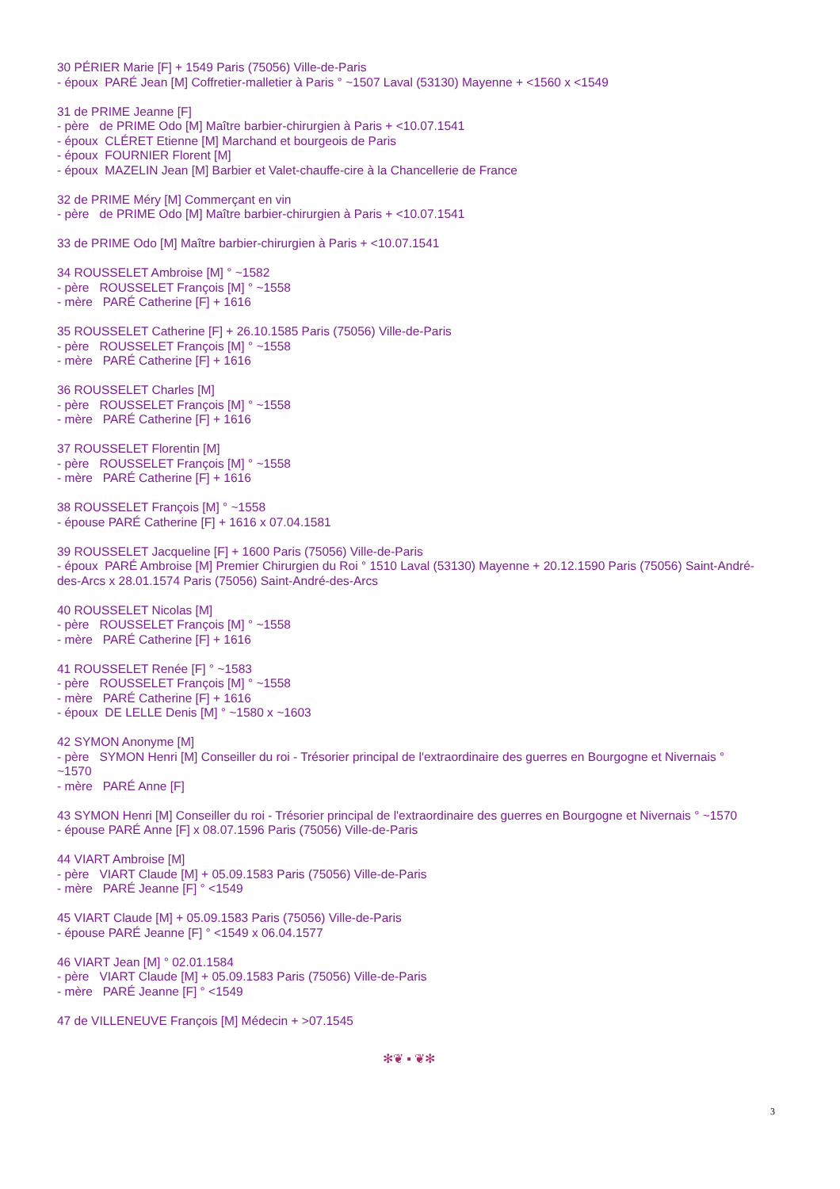30 PÉRIER Marie [F] + 1549 Paris (75056) Ville-de-Paris
- époux PARÉ Jean [M] Coffretier-malletier à Paris ° ~1507 Laval (53130) Mayenne + <1560 x <1549
31 de PRIME Jeanne [F]
- père de PRIME Odo [M] Maître barbier-chirurgien à Paris + <10.07.1541
- époux CLÉRET Etienne [M] Marchand et bourgeois de Paris
- époux FOURNIER Florent [M]
- époux MAZELIN Jean [M] Barbier et Valet-chauffe-cire à la Chancellerie de France
32 de PRIME Méry [M] Commerçant en vin
- père de PRIME Odo [M] Maître barbier-chirurgien à Paris + <10.07.1541
33 de PRIME Odo [M] Maître barbier-chirurgien à Paris + <10.07.1541
34 ROUSSELET Ambroise [M] ° ~1582
- père ROUSSELET François [M] ° ~1558
- mère PARÉ Catherine [F] + 1616
35 ROUSSELET Catherine [F] + 26.10.1585 Paris (75056) Ville-de-Paris
- père ROUSSELET François [M] ° ~1558
- mère PARÉ Catherine [F] + 1616
36 ROUSSELET Charles [M]
- père ROUSSELET François [M] ° ~1558
- mère PARÉ Catherine [F] + 1616
37 ROUSSELET Florentin [M]
- père ROUSSELET François [M] ° ~1558
- mère PARÉ Catherine [F] + 1616
38 ROUSSELET François [M] ° ~1558
- épouse PARÉ Catherine [F] + 1616 x 07.04.1581
39 ROUSSELET Jacqueline [F] + 1600 Paris (75056) Ville-de-Paris
- époux PARÉ Ambroise [M] Premier Chirurgien du Roi ° 1510 Laval (53130) Mayenne + 20.12.1590 Paris (75056) Saint-André-des-Arcs x 28.01.1574 Paris (75056) Saint-André-des-Arcs
40 ROUSSELET Nicolas [M]
- père ROUSSELET François [M] ° ~1558
- mère PARÉ Catherine [F] + 1616
41 ROUSSELET Renée [F] ° ~1583
- père ROUSSELET François [M] ° ~1558
- mère PARÉ Catherine [F] + 1616
- époux DE LELLE Denis [M] ° ~1580 x ~1603
42 SYMON Anonyme [M]
- père SYMON Henri [M] Conseiller du roi - Trésorier principal de l'extraordinaire des guerres en Bourgogne et Nivernais ° ~1570
- mère PARÉ Anne [F]
43 SYMON Henri [M] Conseiller du roi - Trésorier principal de l'extraordinaire des guerres en Bourgogne et Nivernais ° ~1570
- épouse PARÉ Anne [F] x 08.07.1596 Paris (75056) Ville-de-Paris
44 VIART Ambroise [M]
- père VIART Claude [M] + 05.09.1583 Paris (75056) Ville-de-Paris
- mère PARÉ Jeanne [F] ° <1549
45 VIART Claude [M] + 05.09.1583 Paris (75056) Ville-de-Paris
- épouse PARÉ Jeanne [F] ° <1549 x 06.04.1577
46 VIART Jean [M] ° 02.01.1584
- père VIART Claude [M] + 05.09.1583 Paris (75056) Ville-de-Paris
- mère PARÉ Jeanne [F] ° <1549
47 de VILLENEUVE François [M] Médecin + >07.1545
✻❦ ▪ ❦✻
3